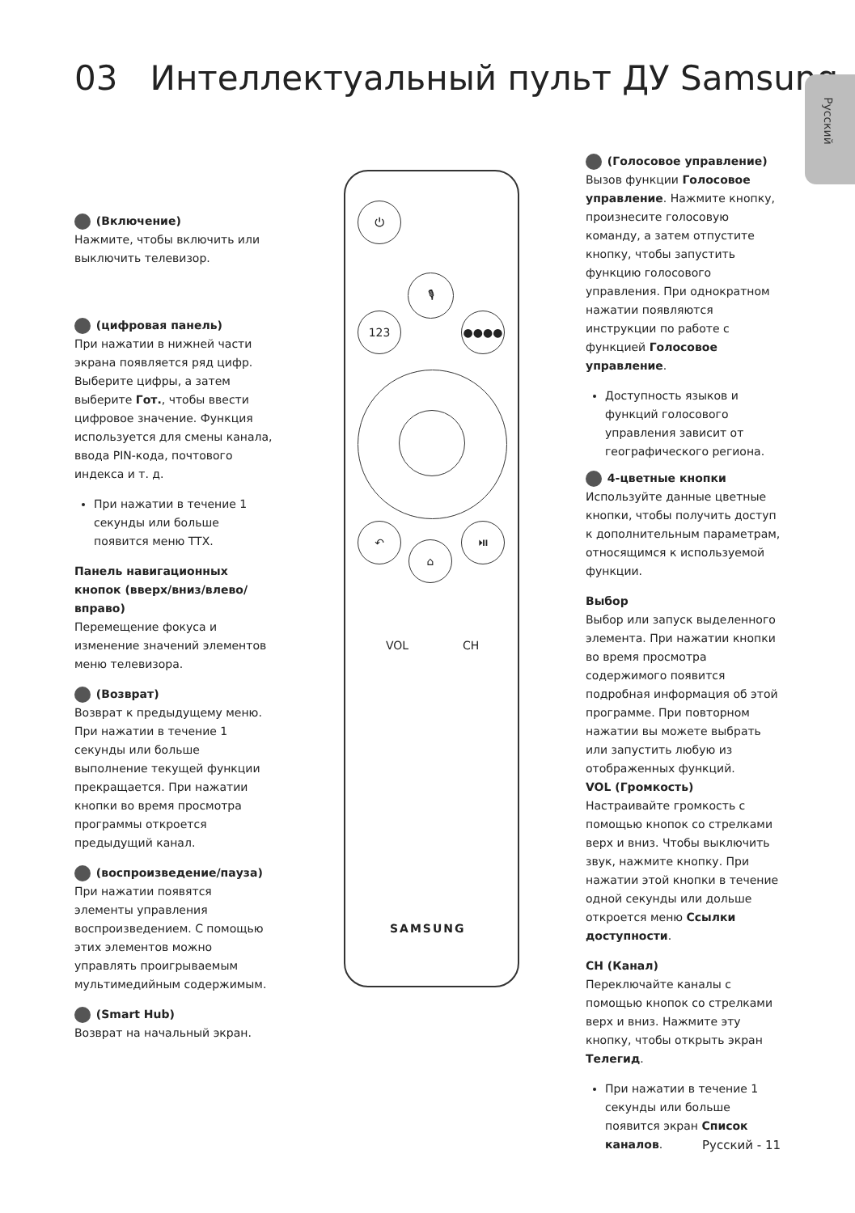03 Интеллектуальный пульт ДУ Samsung
Русский
(Включение)
Нажмите, чтобы включить или выключить телевизор.
(цифровая панель)
При нажатии в нижней части экрана появляется ряд цифр. Выберите цифры, а затем выберите Гот., чтобы ввести цифровое значение. Функция используется для смены канала, ввода PIN-кода, почтового индекса и т. д.
При нажатии в течение 1 секунды или больше появится меню TTX.
Панель навигационных кнопок (вверх/вниз/влево/вправо)
Перемещение фокуса и изменение значений элементов меню телевизора.
(Возврат)
Возврат к предыдущему меню. При нажатии в течение 1 секунды или больше выполнение текущей функции прекращается. При нажатии кнопки во время просмотра программы откроется предыдущий канал.
(воспроизведение/пауза)
При нажатии появятся элементы управления воспроизведением. С помощью этих элементов можно управлять проигрываемым мультимедийным содержимым.
(Smart Hub)
Возврат на начальный экран.
⏻
🎙
123 ●●●●
↶
⌂
⏯
VOL CH
SAMSUNG
(Голосовое управление)
Вызов функции Голосовое управление. Нажмите кнопку, произнесите голосовую команду, а затем отпустите кнопку, чтобы запустить функцию голосового управления. При однократном нажатии появляются инструкции по работе с функцией Голосовое управление.
Доступность языков и функций голосового управления зависит от географического региона.
4-цветные кнопки
Используйте данные цветные кнопки, чтобы получить доступ к дополнительным параметрам, относящимся к используемой функции.
Выбор
Выбор или запуск выделенного элемента. При нажатии кнопки во время просмотра содержимого появится подробная информация об этой программе. При повторном нажатии вы можете выбрать или запустить любую из отображенных функций.
VOL (Громкость)
Настраивайте громкость с помощью кнопок со стрелками верх и вниз. Чтобы выключить звук, нажмите кнопку. При нажатии этой кнопки в течение одной секунды или дольше откроется меню Ссылки доступности.
CH (Канал)
Переключайте каналы с помощью кнопок со стрелками верх и вниз. Нажмите эту кнопку, чтобы открыть экран Телегид.
При нажатии в течение 1 секунды или больше появится экран Список каналов.
Русский - 11